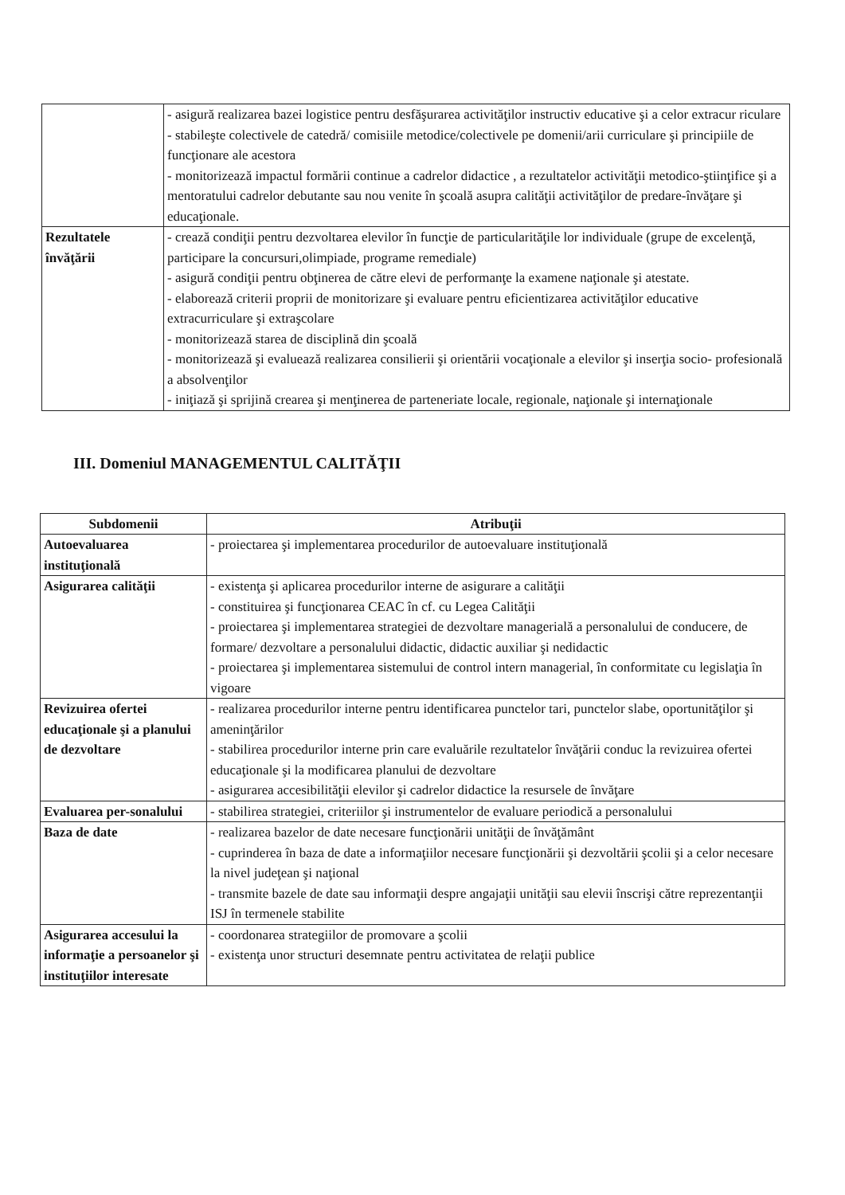| | - asigură realizarea bazei logistice pentru desfăşurarea activităţilor instructiv educative şi a celor extracur riculare - stabileşte colectivele de catedră/ comisiile metodice/colectivele pe domenii/arii curriculare şi principiile de funcţionare ale acestora - monitorizează impactul formării continue a cadrelor didactice , a rezultatelor activităţii metodico-ştiinţifice şi a mentoratului cadrelor debutante sau nou venite în şcoală asupra calităţii activităţilor de predare-învăţare şi educaţionale. |
| Rezultatele învăţării | - crează condiţii pentru dezvoltarea elevilor în funcţie de particularităţile lor individuale (grupe de excelenţă, participare la concursuri,olimpiade, programe remediale) - asigură condiţii pentru obţinerea de către elevi de performanţe la examene naţionale şi atestate. - elaborează criterii proprii de monitorizare şi evaluare pentru eficientizarea activităţilor educative extracurriculare şi extraşcolare - monitorizează starea de disciplină din şcoală - monitorizează şi evaluează realizarea consilierii şi orientării vocaţionale a elevilor şi inserţia socio- profesională a absolvenţilor - iniţiază şi sprijină crearea şi menţinerea de parteneriate locale, regionale, naţionale şi internaţionale |
III. Domeniul MANAGEMENTUL CALITĂŢII
| Subdomenii | Atribuţii |
| --- | --- |
| Autoevaluarea instituţională | - proiectarea şi implementarea procedurilor de autoevaluare instituţională |
| Asigurarea calităţii | - existenţa şi aplicarea procedurilor interne de asigurare a calităţii - constituirea şi funcţionarea CEAC în cf. cu Legea Calităţii - proiectarea şi implementarea strategiei de dezvoltare managerială a personalului de conducere, de formare/ dezvoltare a personalului didactic, didactic auxiliar şi nedidactic - proiectarea şi implementarea sistemului de control intern managerial, în conformitate cu legislaţia în vigoare |
| Revizuirea ofertei educaţionale şi a planului de dezvoltare | - realizarea procedurilor interne pentru identificarea punctelor tari, punctelor slabe, oportunităţilor şi ameninţărilor - stabilirea procedurilor interne prin care evaluările rezultatelor învăţării conduc la revizuirea ofertei educaţionale şi la modificarea planului de dezvoltare - asigurarea accesibilităţii elevilor şi cadrelor didactice la resursele de învăţare |
| Evaluarea per-sonalului | - stabilirea strategiei, criteriilor şi instrumentelor de evaluare periodică a personalului |
| Baza de date | - realizarea bazelor de date necesare funcţionării unităţii de învăţământ - cuprinderea în baza de date a informaţiilor necesare funcţionării şi dezvoltării şcolii şi a celor necesare la nivel judeţean şi naţional - transmite bazele de date sau informaţii despre angajaţii unităţii sau elevii înscrişi către reprezentanţii ISJ în termenele stabilite |
| Asigurarea accesului la informaţie a persoanelor şi instituţiilor interesate | - coordonarea strategiilor de promovare a şcolii - existenţa unor structuri desemnate pentru activitatea de relaţii publice |